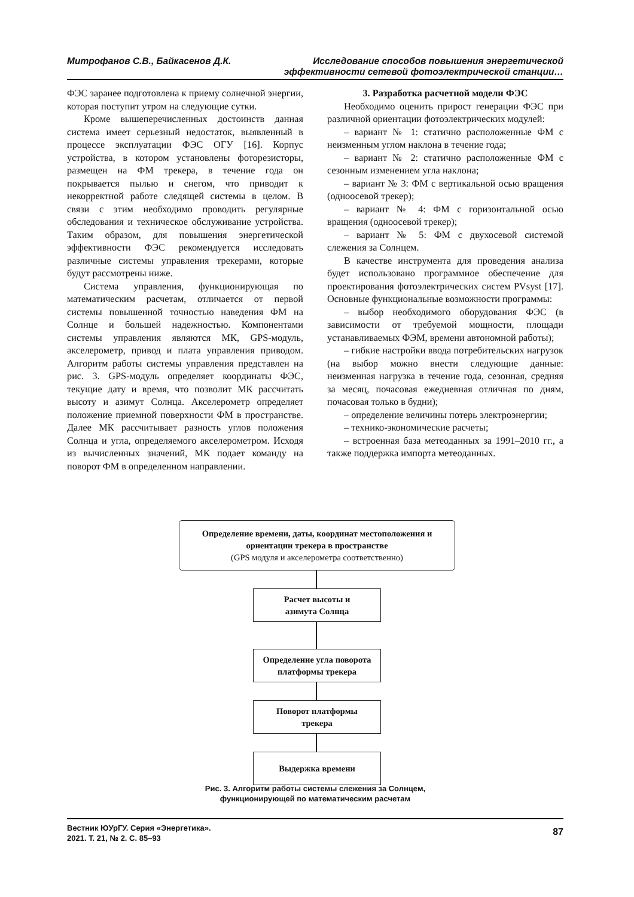Митрофанов С.В., Байкасенов Д.К.
Исследование способов повышения энергетической
эффективности сетевой фотоэлектрической станции…
ФЭС заранее подготовлена к приему солнечной энергии, которая поступит утром на следующие сутки.
Кроме вышеперечисленных достоинств данная система имеет серьезный недостаток, выявленный в процессе эксплуатации ФЭС ОГУ [16]. Корпус устройства, в котором установлены фоторезисторы, размещен на ФМ трекера, в течение года он покрывается пылью и снегом, что приводит к некорректной работе следящей системы в целом. В связи с этим необходимо проводить регулярные обследования и техническое обслуживание устройства. Таким образом, для повышения энергетической эффективности ФЭС рекомендуется исследовать различные системы управления трекерами, которые будут рассмотрены ниже.
Система управления, функционирующая по математическим расчетам, отличается от первой системы повышенной точностью наведения ФМ на Солнце и большей надежностью. Компонентами системы управления являются МК, GPS-модуль, акселерометр, привод и плата управления приводом. Алгоритм работы системы управления представлен на рис. 3. GPS-модуль определяет координаты ФЭС, текущие дату и время, что позволит МК рассчитать высоту и азимут Солнца. Акселерометр определяет положение приемной поверхности ФМ в пространстве. Далее МК рассчитывает разность углов положения Солнца и угла, определяемого акселерометром. Исходя из вычисленных значений, МК подает команду на поворот ФМ в определенном направлении.
3. Разработка расчетной модели ФЭС
Необходимо оценить прирост генерации ФЭС при различной ориентации фотоэлектрических модулей:
– вариант № 1: статично расположенные ФМ с неизменным углом наклона в течение года;
– вариант № 2: статично расположенные ФМ с сезонным изменением угла наклона;
– вариант № 3: ФМ с вертикальной осью вращения (одноосевой трекер);
– вариант № 4: ФМ с горизонтальной осью вращения (одноосевой трекер);
– вариант № 5: ФМ с двухосевой системой слежения за Солнцем.
В качестве инструмента для проведения анализа будет использовано программное обеспечение для проектирования фотоэлектрических систем PVsyst [17]. Основные функциональные возможности программы:
– выбор необходимого оборудования ФЭС (в зависимости от требуемой мощности, площади устанавливаемых ФЭМ, времени автономной работы);
– гибкие настройки ввода потребительских нагрузок (на выбор можно внести следующие данные: неизменная нагрузка в течение года, сезонная, средняя за месяц, почасовая ежедневная отличная по дням, почасовая только в будни);
– определение величины потерь электроэнергии;
– технико-экономические расчеты;
– встроенная база метеоданных за 1991–2010 гг., а также поддержка импорта метеоданных.
Определение времени, даты, координат местоположения и ориентации трекера в пространстве
(GPS модуля и акселерометра соответственно)
Расчет высоты и
азимута Солнца
Определение угла поворота
платформы трекера
Поворот платформы
трекера
Выдержка времени
Рис. 3. Алгоритм работы системы слежения за Солнцем,
функционирующей по математическим расчетам
Вестник ЮУрГУ. Серия «Энергетика».
2021. Т. 21, № 2. С. 85–93
87